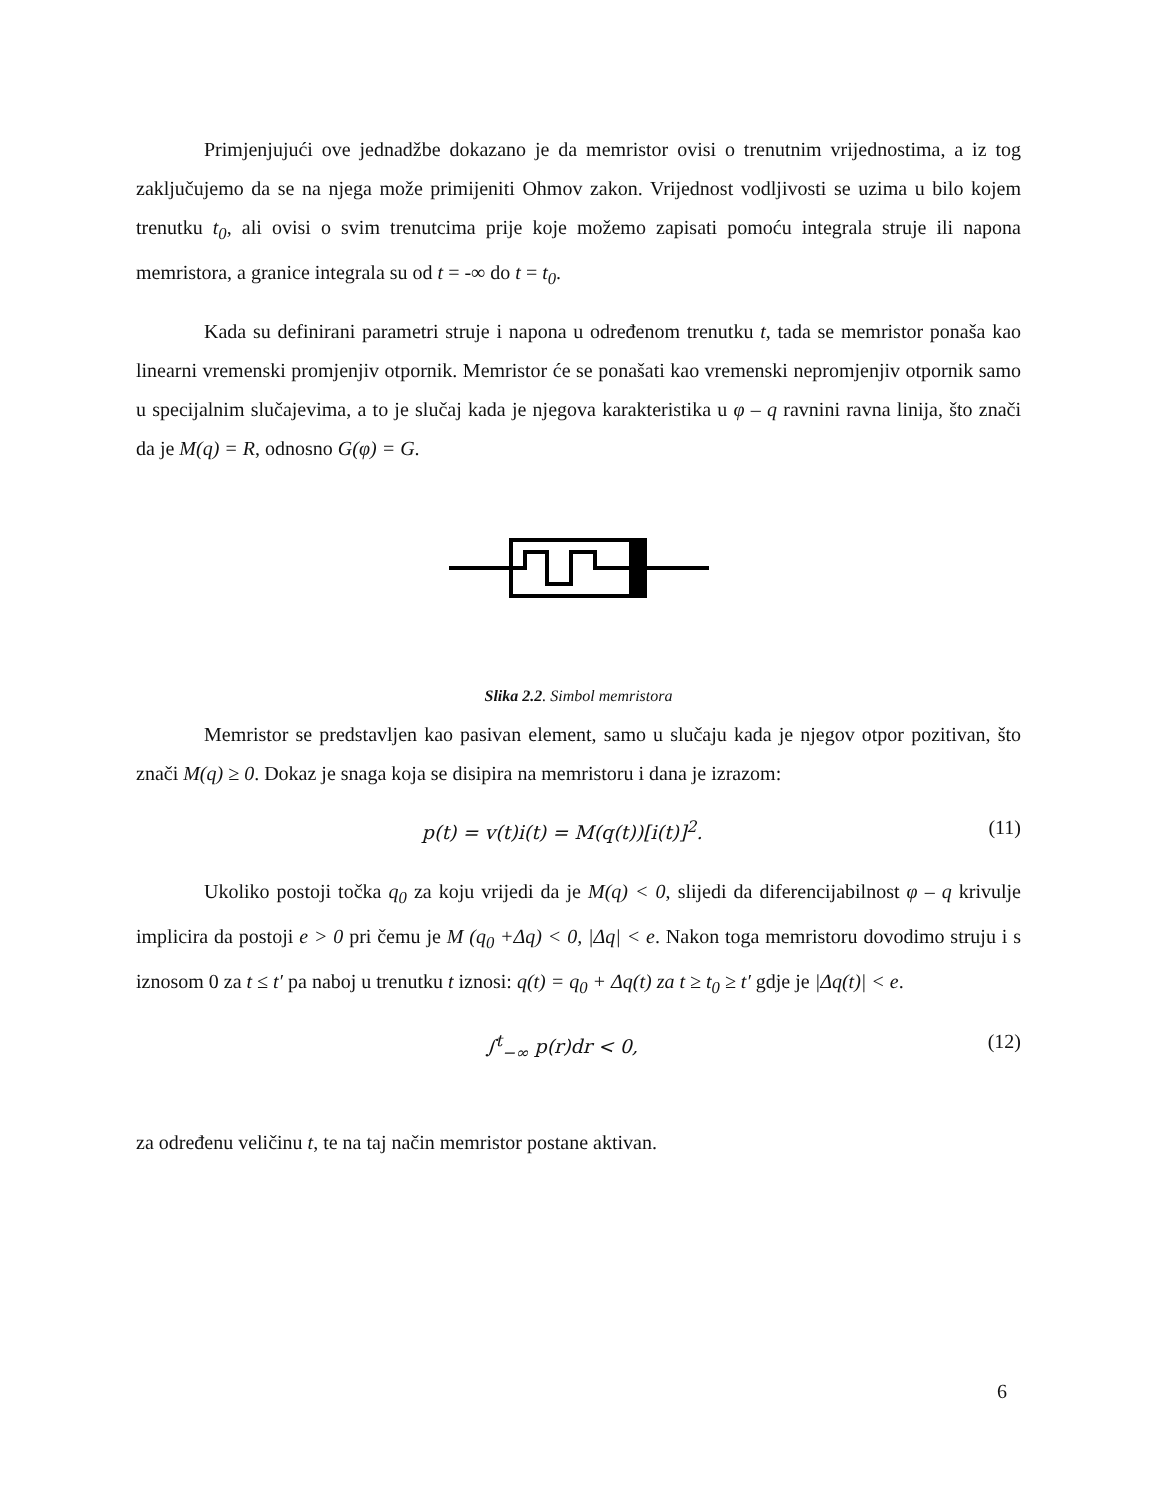Primjenjujući ove jednadžbe dokazano je da memristor ovisi o trenutnim vrijednostima, a iz tog zaključujemo da se na njega može primijeniti Ohmov zakon. Vrijednost vodljivosti se uzima u bilo kojem trenutku t<sub>0</sub>, ali ovisi o svim trenutcima prije koje možemo zapisati pomoću integrala struje ili napona memristora, a granice integrala su od t = -∞ do t = t<sub>0</sub>.
Kada su definirani parametri struje i napona u određenom trenutku t, tada se memristor ponaša kao linearni vremenski promjenjiv otpornik. Memristor će se ponašati kao vremenski nepromjenjiv otpornik samo u specijalnim slučajevima, a to je slučaj kada je njegova karakteristika u φ – q ravnini ravna linija, što znači da je M(q) = R, odnosno G(φ) = G.
Slika 2.2. Simbol memristora
Memristor se predstavljen kao pasivan element, samo u slučaju kada je njegov otpor pozitivan, što znači M(q) ≥ 0. Dokaz je snaga koja se disipira na memristoru i dana je izrazom:
p(t) = v(t)i(t) = M(q(t))[i(t)]<sup>2</sup>. (11)
Ukoliko postoji točka q<sub>0</sub> za koju vrijedi da je M(q) < 0, slijedi da diferencijabilnost φ – q krivulje implicira da postoji e > 0 pri čemu je M (q<sub>0</sub> +Δq) < 0, |Δq| < e. Nakon toga memristoru dovodimo struju i s iznosom 0 za t ≤ t′ pa naboj u trenutku t iznosi: q(t) = q<sub>0</sub> + Δq(t) za t ≥ t<sub>0</sub> ≥ t′ gdje je |Δq(t)| < e.
∫<sup>t</sup><sub>−∞</sub> p(r)dr < 0, (12)
za određenu veličinu t, te na taj način memristor postane aktivan.
6